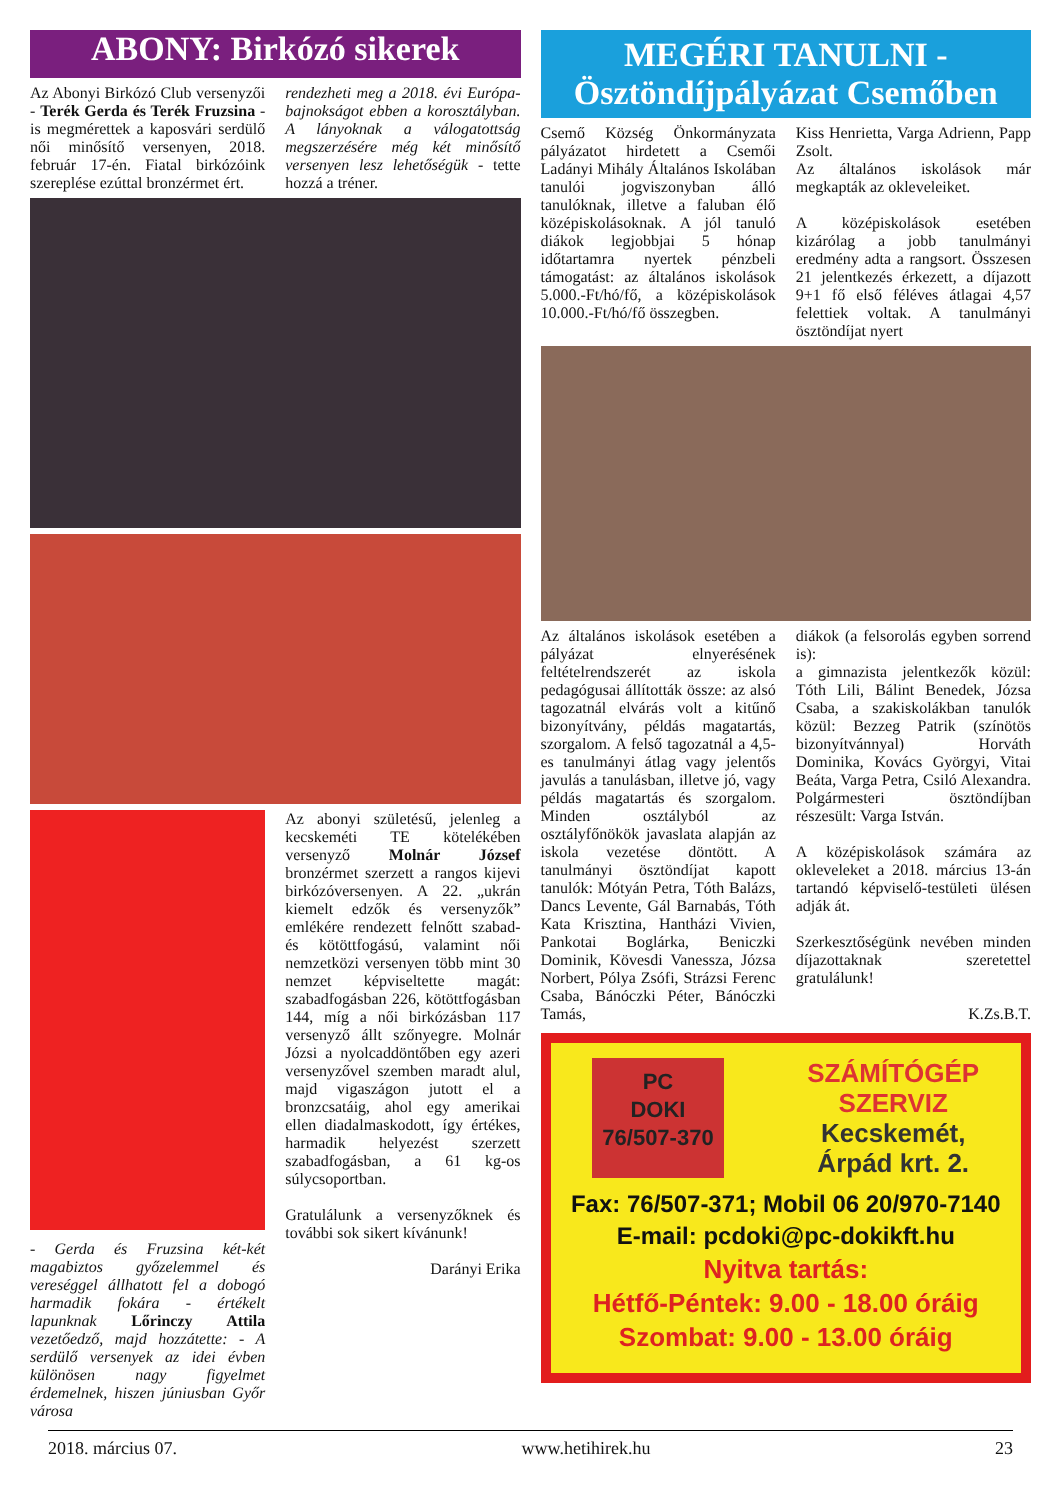ABONY: Birkózó sikerek
Az Abonyi Birkózó Club versenyzői - Terék Gerda és Terék Fruzsina - is megmérettek a kaposvári serdülő női minősítő versenyen, 2018. február 17-én. Fiatal birkózóink szereplése ezúttal bronzérmet ért.
rendezheti meg a 2018. évi Európa-bajnokságot ebben a korosztályban. A lányoknak a válogatottság megszerzésére még két minősítő versenyen lesz lehetőségük - tette hozzá a tréner.
- Gerda és Fruzsina két-két magabiztos győzelemmel és vereséggel állhatott fel a dobogó harmadik fokára - értékelt lapunknak Lőrinczy Attila vezetőedző, majd hozzátette: - A serdülő versenyek az idei évben különösen nagy figyelmet érdemelnek, hiszen júniusban Győr városa
Az abonyi születésű, jelenleg a kecskeméti TE kötelékében versenyző Molnár József bronzérmet szerzett a rangos kijevi birkózóversenyen. A 22. „ukrán kiemelt edzők és versenyzők” emlékére rendezett felnőtt szabad- és kötöttfogású, valamint női nemzetközi versenyen több mint 30 nemzet képviseltette magát: szabadfogásban 226, kötöttfogásban 144, míg a női birkózásban 117 versenyző állt szőnyegre. Molnár Józsi a nyolcaddöntőben egy azeri versenyzővel szemben maradt alul, majd vigaszágon jutott el a bronzcsatáig, ahol egy amerikai ellen diadalmaskodott, így értékes, harmadik helyezést szerzett szabadfogásban, a 61 kg-os súlycsoportban.
Gratulálunk a versenyzőknek és további sok sikert kívánunk!
Darányi Erika
MEGÉRI TANULNI -
Ösztöndíjpályázat Csemőben
Csemő Község Önkormányzata pályázatot hirdetett a Csemői Ladányi Mihály Általános Iskolában tanulói jogviszonyban álló tanulóknak, illetve a faluban élő középiskolásoknak. A jól tanuló diákok legjobbjai 5 hónap időtartamra nyertek pénzbeli támogatást: az általános iskolások 5.000.-Ft/hó/fő, a középiskolások 10.000.-Ft/hó/fő összegben.
Kiss Henrietta, Varga Adrienn, Papp Zsolt.
Az általános iskolások már megkapták az okleveleiket.
A középiskolások esetében kizárólag a jobb tanulmányi eredmény adta a rangsort. Összesen 21 jelentkezés érkezett, a díjazott 9+1 fő első féléves átlagai 4,57 felettiek voltak. A tanulmányi ösztöndíjat nyert
Az általános iskolások esetében a pályázat elnyerésének feltételrendszerét az iskola pedagógusai állították össze: az alsó tagozatnál elvárás volt a kitűnő bizonyítvány, példás magatartás, szorgalom. A felső tagozatnál a 4,5-es tanulmányi átlag vagy jelentős javulás a tanulásban, illetve jó, vagy példás magatartás és szorgalom. Minden osztályból az osztályfőnökök javaslata alapján az iskola vezetése döntött. A tanulmányi ösztöndíjat kapott tanulók: Mótyán Petra, Tóth Balázs, Dancs Levente, Gál Barnabás, Tóth Kata Krisztina, Hantházi Vivien, Pankotai Boglárka, Beniczki Dominik, Kövesdi Vanessza, Józsa Norbert, Pólya Zsófi, Strázsi Ferenc Csaba, Bánóczki Péter, Bánóczki Tamás,
diákok (a felsorolás egyben sorrend is):
a gimnazista jelentkezők közül: Tóth Lili, Bálint Benedek, Józsa Csaba, a szakiskolákban tanulók közül: Bezzeg Patrik (színötös bizonyítvánnyal) Horváth Dominika, Kovács Györgyi, Vitai Beáta, Varga Petra, Csiló Alexandra. Polgármesteri ösztöndíjban részesült: Varga István.
A középiskolások számára az okleveleket a 2018. március 13-án tartandó képviselő-testületi ülésen adják át.
Szerkesztőségünk nevében minden díjazottaknak szeretettel gratulálunk!
K.Zs.B.T.
PC
DOKI
76/507-370
SZÁMÍTÓGÉP
SZERVIZ
Kecskemét,
Árpád krt. 2.
Fax: 76/507-371; Mobil 06 20/970-7140
E-mail: pcdoki@pc-dokikft.hu
Nyitva tartás:
Hétfő-Péntek: 9.00 - 18.00 óráig
Szombat: 9.00 - 13.00 óráig
2018. március 07. www.hetihirek.hu 23